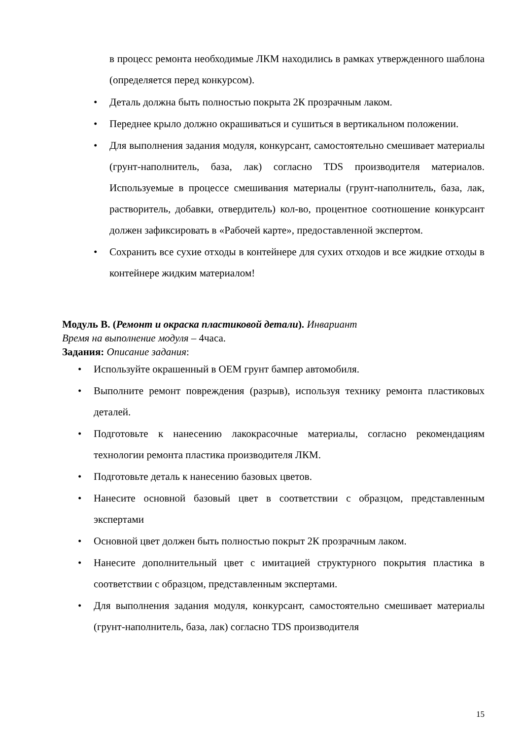в процесс ремонта необходимые ЛКМ находились в рамках утвержденного шаблона (определяется перед конкурсом).
• Деталь должна быть полностью покрыта 2К прозрачным лаком.
• Переднее крыло должно окрашиваться и сушиться в вертикальном положении.
• Для выполнения задания модуля, конкурсант, самостоятельно смешивает материалы (грунт-наполнитель, база, лак) согласно TDS производителя материалов. Используемые в процессе смешивания материалы (грунт-наполнитель, база, лак, растворитель, добавки, отвердитель) кол-во, процентное соотношение конкурсант должен зафиксировать в «Рабочей карте», предоставленной экспертом.
• Сохранить все сухие отходы в контейнере для сухих отходов и все жидкие отходы в контейнере жидким материалом!
Модуль B. (Ремонт и окраска пластиковой детали). Инвариант
Время на выполнение модуля – 4часа.
Задания: Описание задания:
• Используйте окрашенный в OEM грунт бампер автомобиля.
• Выполните ремонт повреждения (разрыв), используя технику ремонта пластиковых деталей.
• Подготовьте к нанесению лакокрасочные материалы, согласно рекомендациям технологии ремонта пластика производителя ЛКМ.
• Подготовьте деталь к нанесению базовых цветов.
• Нанесите основной базовый цвет в соответствии с образцом, представленным экспертами
• Основной цвет должен быть полностью покрыт 2К прозрачным лаком.
• Нанесите дополнительный цвет с имитацией структурного покрытия пластика в соответствии с образцом, представленным экспертами.
• Для выполнения задания модуля, конкурсант, самостоятельно смешивает материалы (грунт-наполнитель, база, лак) согласно TDS производителя
15